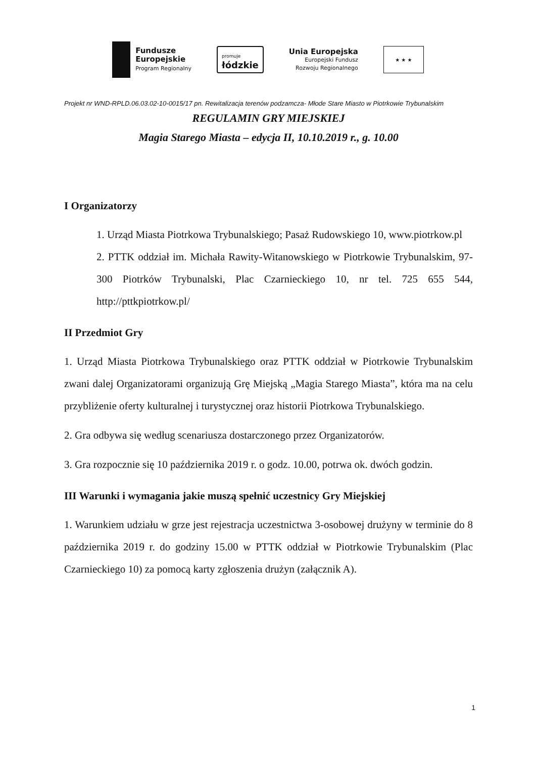Fundusze
Europejskie
Program Regionalny
promuje
łódzkie
Unia Europejska
Europejski Fundusz
Rozwoju Regionalnego
★ ★ ★
Projekt nr WND-RPLD.06.03.02-10-0015/17 pn. Rewitalizacja terenów podzamcza- Młode Stare Miasto w Piotrkowie Trybunalskim
REGULAMIN GRY MIEJSKIEJ
Magia Starego Miasta – edycja II, 10.10.2019 r., g. 10.00
I Organizatorzy
1. Urząd Miasta Piotrkowa Trybunalskiego; Pasaż Rudowskiego 10, www.piotrkow.pl
2. PTTK oddział im. Michała Rawity-Witanowskiego w Piotrkowie Trybunalskim, 97-300 Piotrków Trybunalski, Plac Czarnieckiego 10, nr tel. 725 655 544, http://pttkpiotrkow.pl/
II Przedmiot Gry
1. Urząd Miasta Piotrkowa Trybunalskiego oraz PTTK oddział w Piotrkowie Trybunalskim zwani dalej Organizatorami organizują Grę Miejską „Magia Starego Miasta”, która ma na celu przybliżenie oferty kulturalnej i turystycznej oraz historii Piotrkowa Trybunalskiego.
2. Gra odbywa się według scenariusza dostarczonego przez Organizatorów.
3. Gra rozpocznie się 10 października 2019 r. o godz. 10.00, potrwa ok. dwóch godzin.
III Warunki i wymagania jakie muszą spełnić uczestnicy Gry Miejskiej
1. Warunkiem udziału w grze jest rejestracja uczestnictwa 3-osobowej drużyny w terminie do 8 października 2019 r. do godziny 15.00 w PTTK oddział w Piotrkowie Trybunalskim (Plac Czarnieckiego 10) za pomocą karty zgłoszenia drużyn (załącznik A).
1